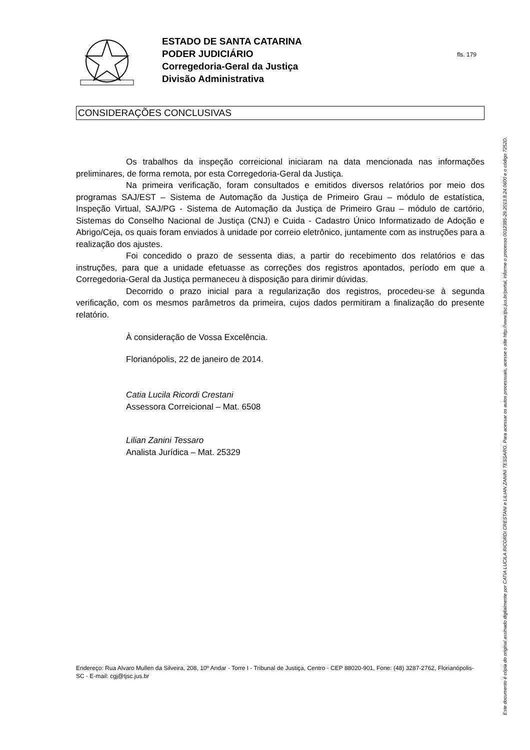ESTADO DE SANTA CATARINA
PODER JUDICIÁRIO
Corregedoria-Geral da Justiça
Divisão Administrativa
fls. 179
CONSIDERAÇÕES CONCLUSIVAS
Os trabalhos da inspeção correicional iniciaram na data mencionada nas informações preliminares, de forma remota, por esta Corregedoria-Geral da Justiça.
Na primeira verificação, foram consultados e emitidos diversos relatórios por meio dos programas SAJ/EST – Sistema de Automação da Justiça de Primeiro Grau – módulo de estatística, Inspeção Virtual, SAJ/PG - Sistema de Automação da Justiça de Primeiro Grau – módulo de cartório, Sistemas do Conselho Nacional de Justiça (CNJ) e Cuida - Cadastro Único Informatizado de Adoção e Abrigo/Ceja, os quais foram enviados à unidade por correio eletrônico, juntamente com as instruções para a realização dos ajustes.
Foi concedido o prazo de sessenta dias, a partir do recebimento dos relatórios e das instruções, para que a unidade efetuasse as correções dos registros apontados, período em que a Corregedoria-Geral da Justiça permaneceu à disposição para dirimir dúvidas.
Decorrido o prazo inicial para a regularização dos registros, procedeu-se à segunda verificação, com os mesmos parâmetros da primeira, cujos dados permitiram a finalização do presente relatório.
À consideração de Vossa Excelência.
Florianópolis, 22 de janeiro de 2014.
Catia Lucila Ricordi Crestani
Assessora Correicional – Mat. 6508
Lilian Zanini Tessaro
Analista Jurídica – Mat. 25329
Endereço: Rua Alvaro Mullen da Silveira, 208, 10º Andar - Torre I - Tribunal de Justiça, Centro - CEP 88020-901, Fone: (48) 3287-2762, Florianópolis-SC - E-mail: cgj@tjsc.jus.br
Este documento é cópia do original assinado digitalmente por CATIA LUCILA RICORDI CRESTANI e LILIAN ZANINI TESSARO. Para acessar os autos processuais, acesse o site http://www.tjsc.jus.br/portal, informe o processo 0012385-29.2013.8.24.0600 e o código 7252D.